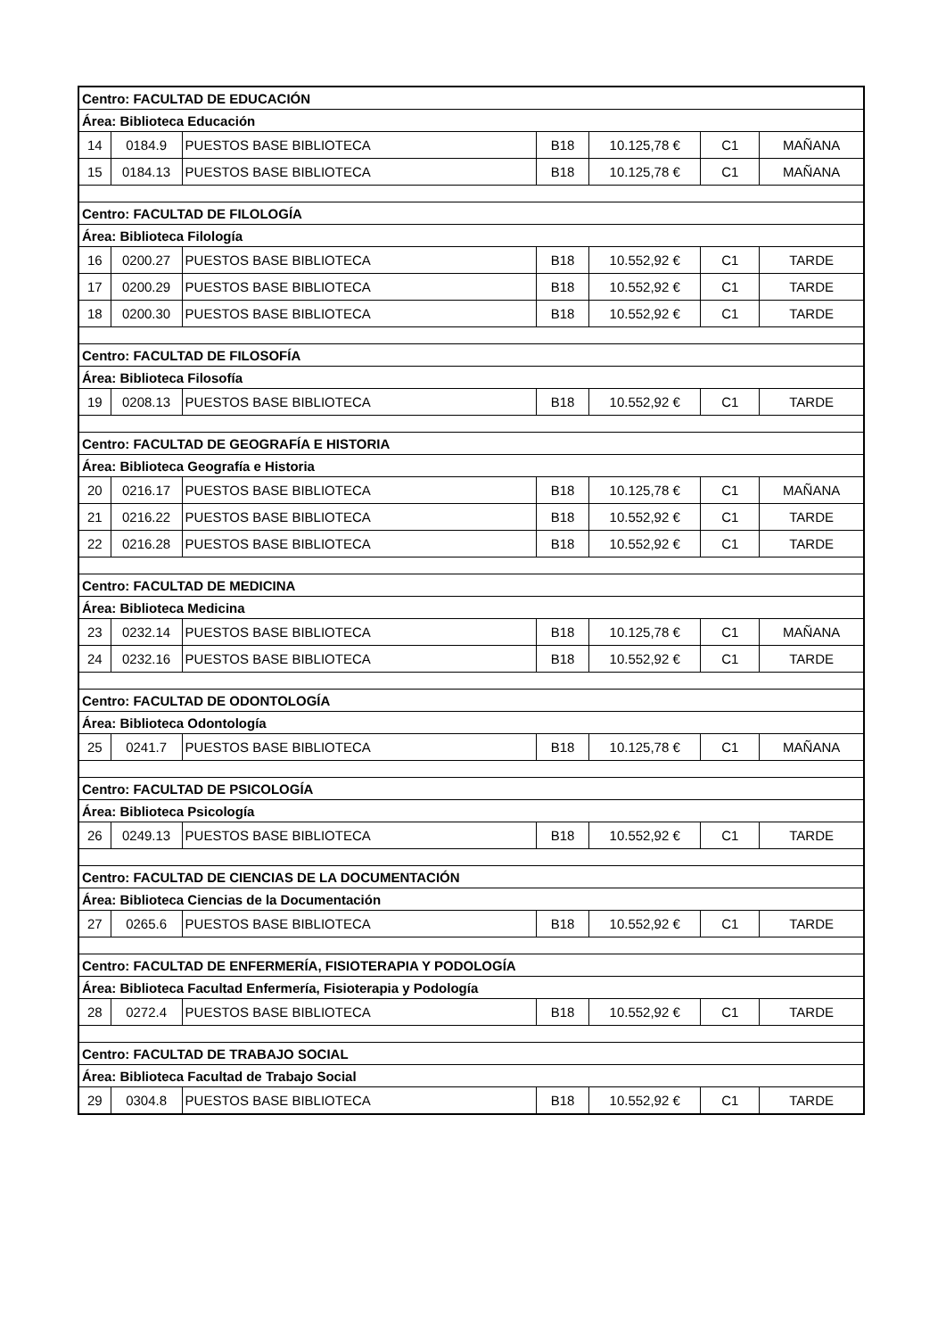| Centro: FACULTAD DE EDUCACIÓN | | | | | | |
| --- | --- | --- | --- | --- | --- | --- |
| Área: Biblioteca Educación | | | | | | |
| 14 | 0184.9 | PUESTOS BASE BIBLIOTECA | B18 | 10.125,78 € | C1 | MAÑANA |
| 15 | 0184.13 | PUESTOS BASE BIBLIOTECA | B18 | 10.125,78 € | C1 | MAÑANA |
| Centro: FACULTAD DE FILOLOGÍA | | | | | | |
| Área: Biblioteca Filología | | | | | | |
| 16 | 0200.27 | PUESTOS BASE BIBLIOTECA | B18 | 10.552,92 € | C1 | TARDE |
| 17 | 0200.29 | PUESTOS BASE BIBLIOTECA | B18 | 10.552,92 € | C1 | TARDE |
| 18 | 0200.30 | PUESTOS BASE BIBLIOTECA | B18 | 10.552,92 € | C1 | TARDE |
| Centro: FACULTAD DE FILOSOFÍA | | | | | | |
| Área: Biblioteca Filosofía | | | | | | |
| 19 | 0208.13 | PUESTOS BASE BIBLIOTECA | B18 | 10.552,92 € | C1 | TARDE |
| Centro: FACULTAD DE GEOGRAFÍA E HISTORIA | | | | | | |
| Área: Biblioteca Geografía e Historia | | | | | | |
| 20 | 0216.17 | PUESTOS BASE BIBLIOTECA | B18 | 10.125,78 € | C1 | MAÑANA |
| 21 | 0216.22 | PUESTOS BASE BIBLIOTECA | B18 | 10.552,92 € | C1 | TARDE |
| 22 | 0216.28 | PUESTOS BASE BIBLIOTECA | B18 | 10.552,92 € | C1 | TARDE |
| Centro: FACULTAD DE MEDICINA | | | | | | |
| Área: Biblioteca Medicina | | | | | | |
| 23 | 0232.14 | PUESTOS BASE BIBLIOTECA | B18 | 10.125,78 € | C1 | MAÑANA |
| 24 | 0232.16 | PUESTOS BASE BIBLIOTECA | B18 | 10.552,92 € | C1 | TARDE |
| Centro: FACULTAD DE ODONTOLOGÍA | | | | | | |
| Área: Biblioteca Odontología | | | | | | |
| 25 | 0241.7 | PUESTOS BASE BIBLIOTECA | B18 | 10.125,78 € | C1 | MAÑANA |
| Centro: FACULTAD DE PSICOLOGÍA | | | | | | |
| Área: Biblioteca Psicología | | | | | | |
| 26 | 0249.13 | PUESTOS BASE BIBLIOTECA | B18 | 10.552,92 € | C1 | TARDE |
| Centro: FACULTAD DE CIENCIAS DE LA DOCUMENTACIÓN | | | | | | |
| Área: Biblioteca Ciencias de la Documentación | | | | | | |
| 27 | 0265.6 | PUESTOS BASE BIBLIOTECA | B18 | 10.552,92 € | C1 | TARDE |
| Centro: FACULTAD DE ENFERMERÍA, FISIOTERAPIA Y PODOLOGÍA | | | | | | |
| Área: Biblioteca Facultad Enfermería, Fisioterapia y Podología | | | | | | |
| 28 | 0272.4 | PUESTOS BASE BIBLIOTECA | B18 | 10.552,92 € | C1 | TARDE |
| Centro: FACULTAD DE TRABAJO SOCIAL | | | | | | |
| Área: Biblioteca Facultad de Trabajo Social | | | | | | |
| 29 | 0304.8 | PUESTOS BASE BIBLIOTECA | B18 | 10.552,92 € | C1 | TARDE |